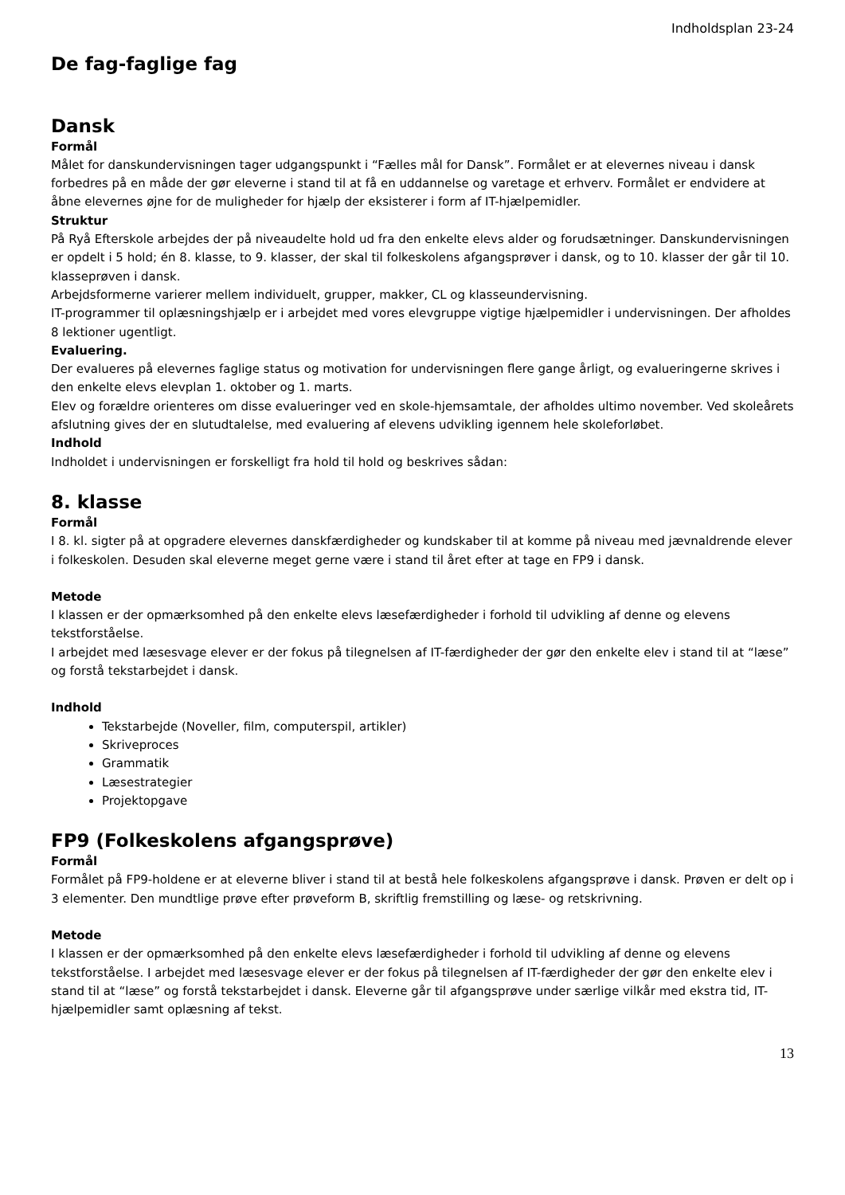Indholdsplan 23-24
De fag-faglige fag
Dansk
Formål
Målet for danskundervisningen tager udgangspunkt i “Fælles mål for Dansk”. Formålet er at elevernes niveau i dansk forbedres på en måde der gør eleverne i stand til at få en uddannelse og varetage et erhverv. Formålet er endvidere at åbne elevernes øjne for de muligheder for hjælp der eksisterer i form af IT-hjælpemidler.
Struktur
På Ryå Efterskole arbejdes der på niveaudelte hold ud fra den enkelte elevs alder og forudsætninger. Danskundervisningen er opdelt i 5 hold; én 8. klasse, to 9. klasser, der skal til folkeskolens afgangsprøver i dansk, og to 10. klasser der går til 10. klasseprøven i dansk.
Arbejdsformerne varierer mellem individuelt, grupper, makker, CL og klasseundervisning.
IT-programmer til oplæsningshjælp er i arbejdet med vores elevgruppe vigtige hjælpemidler i undervisningen. Der afholdes 8 lektioner ugentligt.
Evaluering.
Der evalueres på elevernes faglige status og motivation for undervisningen flere gange årligt, og evalueringerne skrives i den enkelte elevs elevplan 1. oktober og 1. marts.
Elev og forældre orienteres om disse evalueringer ved en skole-hjemsamtale, der afholdes ultimo november. Ved skoleårets afslutning gives der en slutudtalelse, med evaluering af elevens udvikling igennem hele skoleforløbet.
Indhold
Indholdet i undervisningen er forskelligt fra hold til hold og beskrives sådan:
8. klasse
Formål
I 8. kl. sigter på at opgradere elevernes danskfærdigheder og kundskaber til at komme på niveau med jævnaldrende elever i folkeskolen. Desuden skal eleverne meget gerne være i stand til året efter at tage en FP9 i dansk.
Metode
I klassen er der opmærksomhed på den enkelte elevs læsefærdigheder i forhold til udvikling af denne og elevens tekstforståelse.
I arbejdet med læsesvage elever er der fokus på tilegnelsen af IT-færdigheder der gør den enkelte elev i stand til at “læse” og forstå tekstarbejdet i dansk.
Indhold
Tekstarbejde (Noveller, film, computerspil, artikler)
Skriveproces
Grammatik
Læsestrategier
Projektopgave
FP9 (Folkeskolens afgangsprøve)
Formål
Formålet på FP9-holdene er at eleverne bliver i stand til at bestå hele folkeskolens afgangsprøve i dansk. Prøven er delt op i 3 elementer. Den mundtlige prøve efter prøveform B, skriftlig fremstilling og læse- og retskrivning.
Metode
I klassen er der opmærksomhed på den enkelte elevs læsefærdigheder i forhold til udvikling af denne og elevens tekstforståelse. I arbejdet med læsesvage elever er der fokus på tilegnelsen af IT-færdigheder der gør den enkelte elev i stand til at “læse” og forstå tekstarbejdet i dansk. Eleverne går til afgangsprøve under særlige vilkår med ekstra tid, IT-hjælpemidler samt oplæsning af tekst.
13